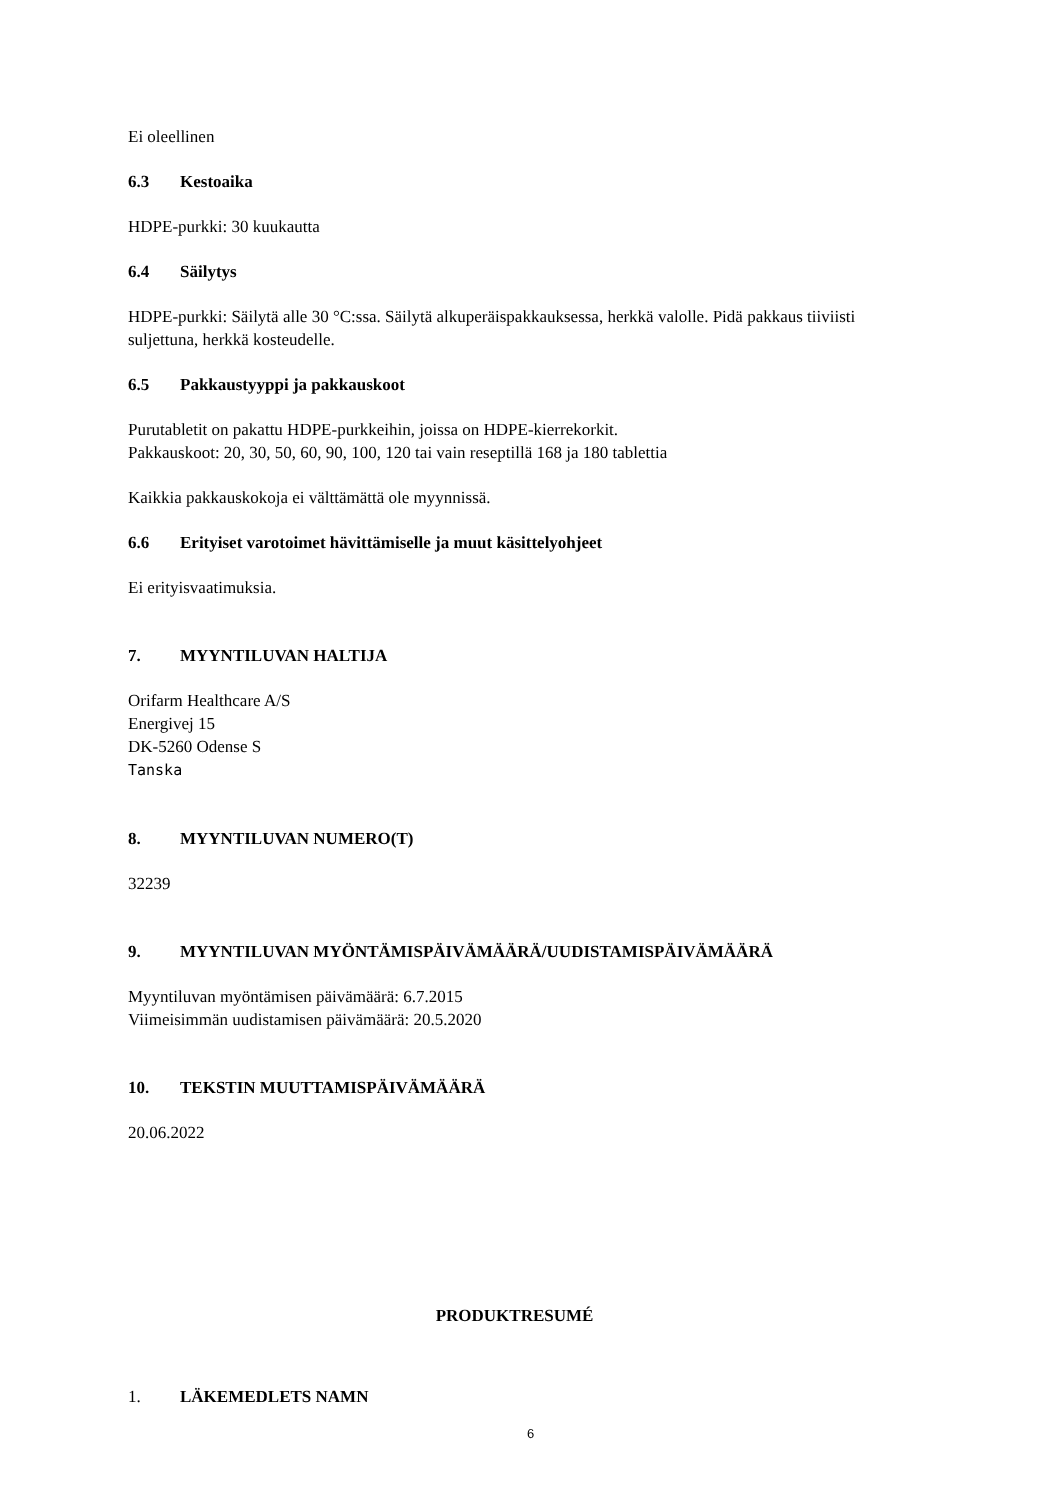Ei oleellinen
6.3 Kestoaika
HDPE-purkki: 30 kuukautta
6.4 Säilytys
HDPE-purkki: Säilytä alle 30 °C:ssa. Säilytä alkuperäispakkauksessa, herkkä valolle. Pidä pakkaus tiiviisti suljettuna, herkkä kosteudelle.
6.5 Pakkaustyyppi ja pakkauskoot
Purutabletit on pakattu HDPE-purkkeihin, joissa on HDPE-kierrekorkit.
Pakkauskoot: 20, 30, 50, 60, 90, 100, 120 tai vain reseptillä 168 ja 180 tablettia
Kaikkia pakkauskokoja ei välttämättä ole myynnissä.
6.6 Erityiset varotoimet hävittämiselle ja muut käsittelyohjeet
Ei erityisvaatimuksia.
7. MYYNTILUVAN HALTIJA
Orifarm Healthcare A/S
Energivej 15
DK-5260 Odense S
Tanska
8. MYYNTILUVAN NUMERO(T)
32239
9. MYYNTILUVAN MYÖNTÄMISPÄIVÄMÄÄRÄ/UUDISTAMISPÄIVÄMÄÄRÄ
Myyntiluvan myöntämisen päivämäärä: 6.7.2015
Viimeisimmän uudistamisen päivämäärä: 20.5.2020
10. TEKSTIN MUUTTAMISPÄIVÄMÄÄRÄ
20.06.2022
PRODUKTRESUMÉ
1. LÄKEMEDLETS NAMN
6